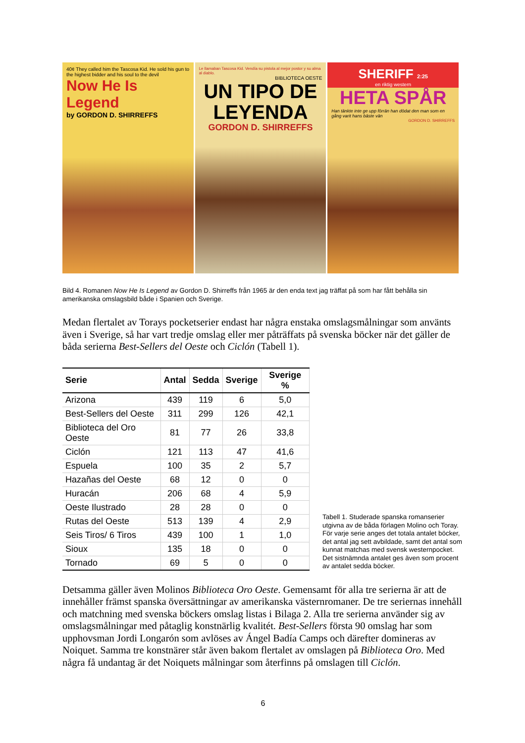40¢ They called him the Tascosa Kid. He sold his gun to the highest bidder and his soul to the devil
Now He Is Legend
by GORDON D. SHIRREFFS
Le llamaban Tascosa Kid. Vendía su pistola al mejor postor y su alma al diablo.
BIBLIOTECA OESTE
UN TIPO DE LEYENDA
GORDON D. SHIRREFFS
SHERIFF 2:25
en riktig western
HETA SPÅR
Han tänkte inte ge upp förrän han dödat den man som en gång varit hans bäste vän
GORDON D. SHIRREFFS
Bild 4. Romanen Now He Is Legend av Gordon D. Shirreffs från 1965 är den enda text jag träffat på som har fått behålla sin amerikanska omslagsbild både i Spanien och Sverige.
Medan flertalet av Torays pocketserier endast har några enstaka omslagsmålningar som använts även i Sverige, så har vart tredje omslag eller mer påträffats på svenska böcker när det gäller de båda serierna Best-Sellers del Oeste och Ciclón (Tabell 1).
| Serie | Antal | Sedda | Sverige | Sverige % |
| --- | --- | --- | --- | --- |
| Arizona | 439 | 119 | 6 | 5,0 |
| Best-Sellers del Oeste | 311 | 299 | 126 | 42,1 |
| Biblioteca del Oro Oeste | 81 | 77 | 26 | 33,8 |
| Ciclón | 121 | 113 | 47 | 41,6 |
| Espuela | 100 | 35 | 2 | 5,7 |
| Hazañas del Oeste | 68 | 12 | 0 | 0 |
| Huracán | 206 | 68 | 4 | 5,9 |
| Oeste Ilustrado | 28 | 28 | 0 | 0 |
| Rutas del Oeste | 513 | 139 | 4 | 2,9 |
| Seis Tiros/ 6 Tiros | 439 | 100 | 1 | 1,0 |
| Sioux | 135 | 18 | 0 | 0 |
| Tornado | 69 | 5 | 0 | 0 |
Tabell 1. Studerade spanska romanserier utgivna av de båda förlagen Molino och Toray. För varje serie anges det totala antalet böcker, det antal jag sett avbildade, samt det antal som kunnat matchas med svensk westernpocket. Det sistnämnda antalet ges även som procent av antalet sedda böcker.
Detsamma gäller även Molinos Biblioteca Oro Oeste. Gemensamt för alla tre serierna är att de innehåller främst spanska översättningar av amerikanska västernromaner. De tre seriernas innehåll och matchning med svenska böckers omslag listas i Bilaga 2. Alla tre serierna använder sig av omslagsmålningar med påtaglig konstnärlig kvalitét. Best-Sellers första 90 omslag har som upphovsman Jordi Longarón som avlöses av Ángel Badía Camps och därefter domineras av Noiquet. Samma tre konstnärer står även bakom flertalet av omslagen på Biblioteca Oro. Med några få undantag är det Noiquets målningar som återfinns på omslagen till Ciclón.
6